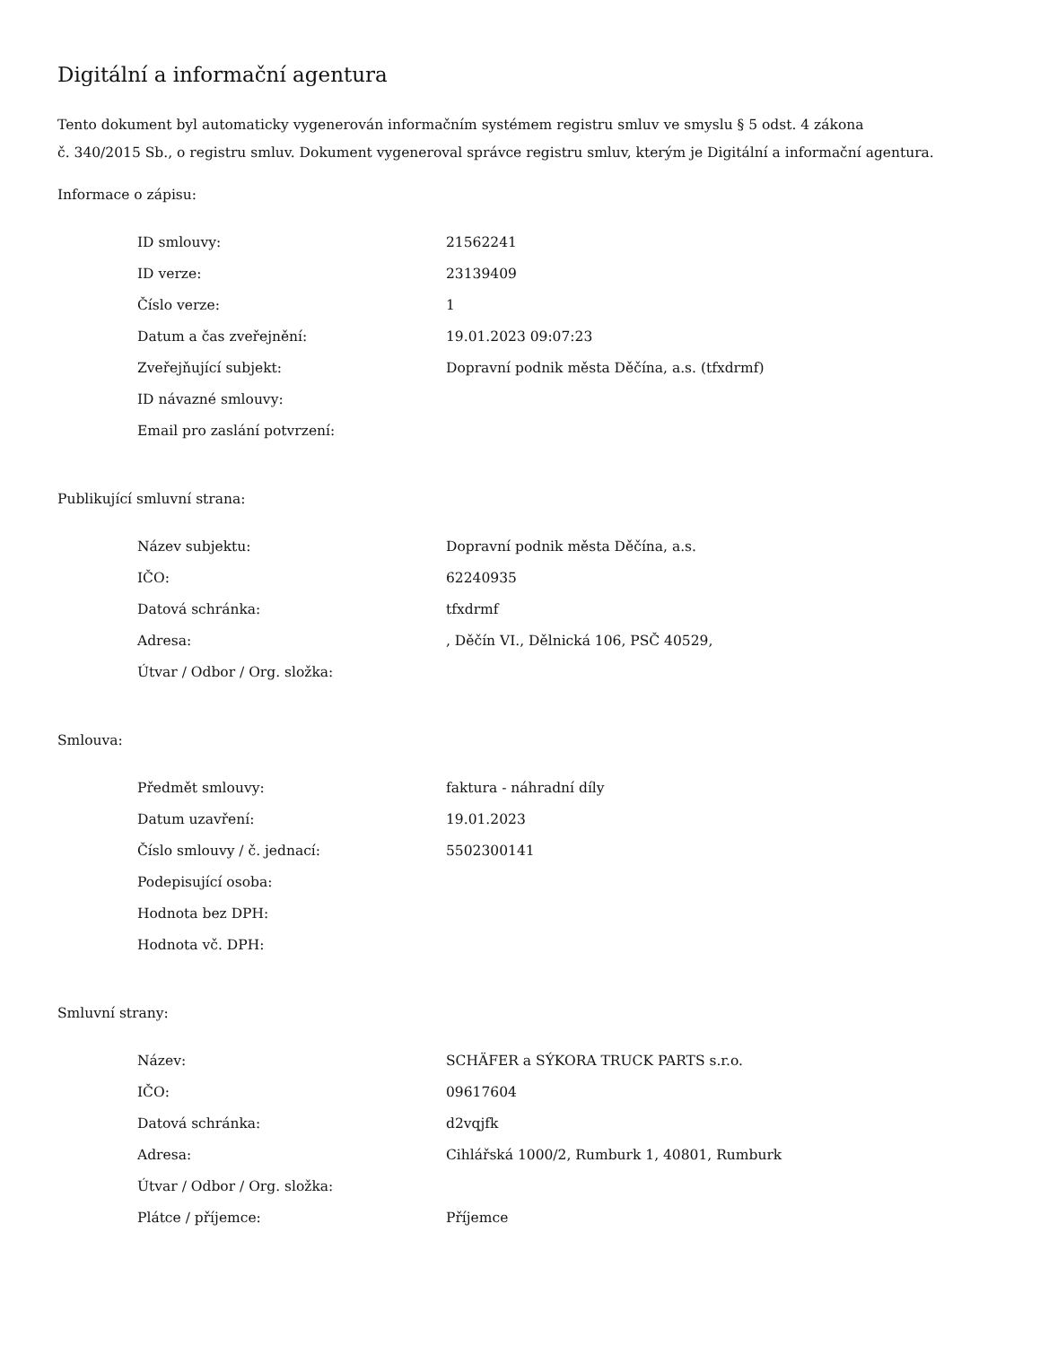Digitální a informační agentura
Tento dokument byl automaticky vygenerován informačním systémem registru smluv ve smyslu § 5 odst. 4 zákona
č. 340/2015 Sb., o registru smluv. Dokument vygeneroval správce registru smluv, kterým je Digitální a informační agentura.
Informace o zápisu:
| ID smlouvy: | 21562241 |
| ID verze: | 23139409 |
| Číslo verze: | 1 |
| Datum a čas zveřejnění: | 19.01.2023 09:07:23 |
| Zveřejňující subjekt: | Dopravní podnik města Děčína, a.s. (tfxdrmf) |
| ID návazné smlouvy: | |
| Email pro zaslání potvrzení: | |
Publikující smluvní strana:
| Název subjektu: | Dopravní podnik města Děčína, a.s. |
| IČO: | 62240935 |
| Datová schránka: | tfxdrmf |
| Adresa: | , Děčín VI., Dělnická 106, PSČ 40529, |
| Útvar / Odbor / Org. složka: | |
Smlouva:
| Předmět smlouvy: | faktura - náhradní díly |
| Datum uzavření: | 19.01.2023 |
| Číslo smlouvy / č. jednací: | 5502300141 |
| Podepisující osoba: | |
| Hodnota bez DPH: | |
| Hodnota vč. DPH: | |
Smluvní strany:
| Název: | SCHÄFER a SÝKORA TRUCK PARTS s.r.o. |
| IČO: | 09617604 |
| Datová schránka: | d2vqjfk |
| Adresa: | Cihlářská 1000/2, Rumburk 1, 40801, Rumburk |
| Útvar / Odbor / Org. složka: | |
| Plátce / příjemce: | Příjemce |